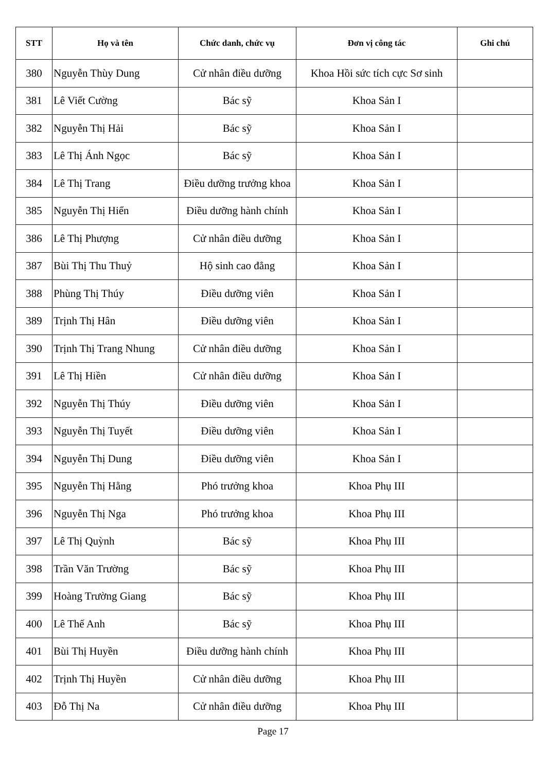| STT | Họ và tên | Chức danh, chức vụ | Đơn vị công tác | Ghi chú |
| --- | --- | --- | --- | --- |
| 380 | Nguyễn Thùy Dung | Cử nhân điều dưỡng | Khoa Hồi sức tích cực Sơ sinh | |
| 381 | Lê Viết Cường | Bác sỹ | Khoa Sản I | |
| 382 | Nguyễn Thị Hải | Bác sỹ | Khoa Sản I | |
| 383 | Lê Thị Ánh Ngọc | Bác sỹ | Khoa Sản I | |
| 384 | Lê Thị Trang | Điều dưỡng trưởng khoa | Khoa Sản I | |
| 385 | Nguyễn Thị Hiển | Điều dưỡng hành chính | Khoa Sản I | |
| 386 | Lê Thị Phượng | Cử nhân điều dưỡng | Khoa Sản I | |
| 387 | Bùi Thị Thu Thuỷ | Hộ sinh cao đẳng | Khoa Sản I | |
| 388 | Phùng Thị Thúy | Điều dưỡng viên | Khoa Sản I | |
| 389 | Trịnh Thị Hân | Điều dưỡng viên | Khoa Sản I | |
| 390 | Trịnh Thị Trang Nhung | Cử nhân điều dưỡng | Khoa Sản I | |
| 391 | Lê Thị Hiền | Cử nhân điều dưỡng | Khoa Sản I | |
| 392 | Nguyễn Thị Thúy | Điều dưỡng viên | Khoa Sản I | |
| 393 | Nguyễn Thị Tuyết | Điều dưỡng viên | Khoa Sản I | |
| 394 | Nguyễn Thị Dung | Điều dưỡng viên | Khoa Sản I | |
| 395 | Nguyễn Thị Hằng | Phó trưởng khoa | Khoa Phụ III | |
| 396 | Nguyễn Thị Nga | Phó trưởng khoa | Khoa Phụ III | |
| 397 | Lê Thị Quỳnh | Bác sỹ | Khoa Phụ III | |
| 398 | Trần Văn Trường | Bác sỹ | Khoa Phụ III | |
| 399 | Hoàng Trường Giang | Bác sỹ | Khoa Phụ III | |
| 400 | Lê Thế Anh | Bác sỹ | Khoa Phụ III | |
| 401 | Bùi Thị Huyền | Điều dưỡng hành chính | Khoa Phụ III | |
| 402 | Trịnh Thị Huyền | Cử nhân điều dưỡng | Khoa Phụ III | |
| 403 | Đỗ Thị Na | Cử nhân điều dưỡng | Khoa Phụ III | |
Page 17